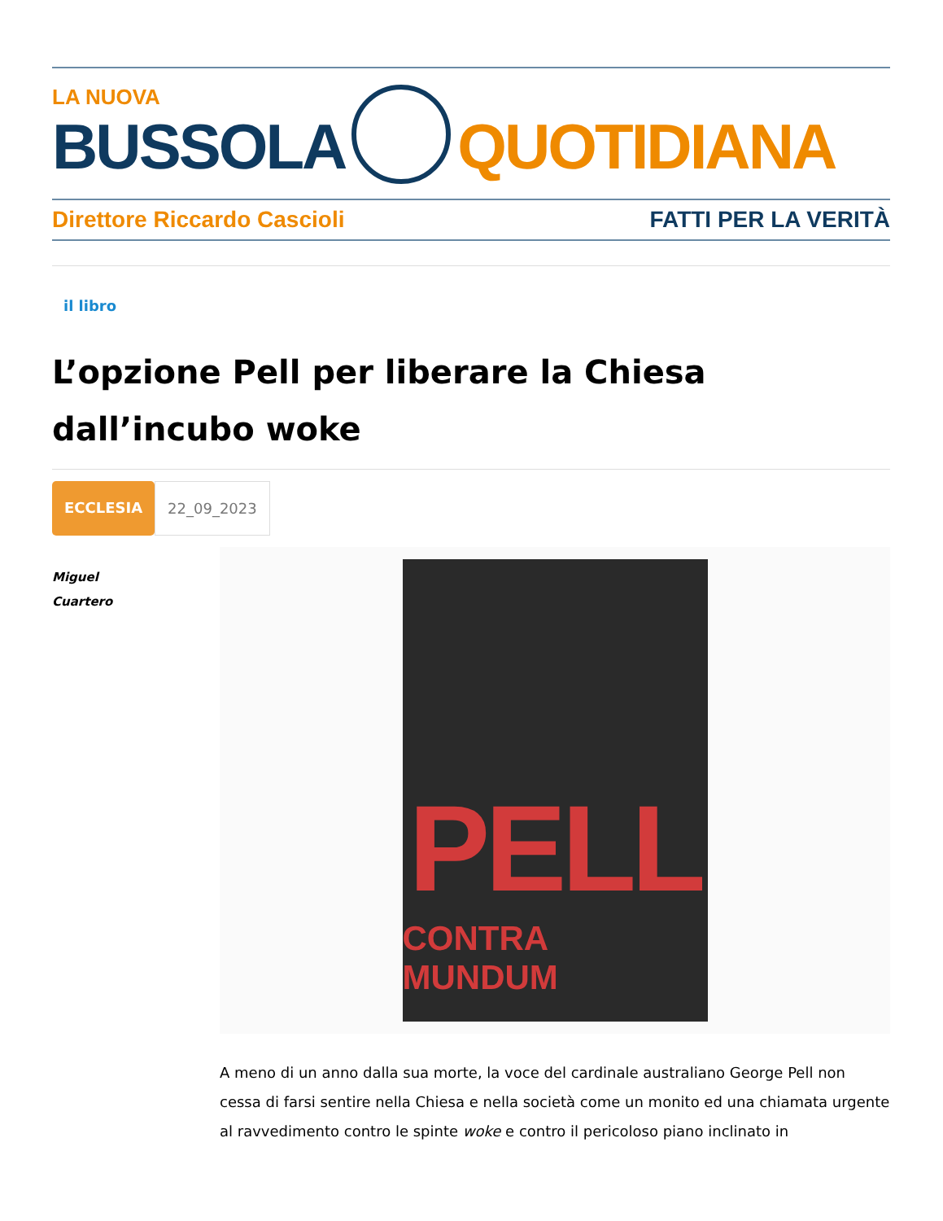LA NUOVA
BUSSOLA
QUOTIDIANA
Direttore Riccardo Cascioli FATTI PER LA VERITÀ
il libro
L’opzione Pell per liberare la Chiesa dall’incubo woke
ECCLESIA 22_09_2023
Miguel
Cuartero
PELL
CONTRA MUNDUM
A meno di un anno dalla sua morte, la voce del cardinale australiano George Pell non cessa di farsi sentire nella Chiesa e nella società come un monito ed una chiamata urgente al ravvedimento contro le spinte woke e contro il pericoloso piano inclinato in